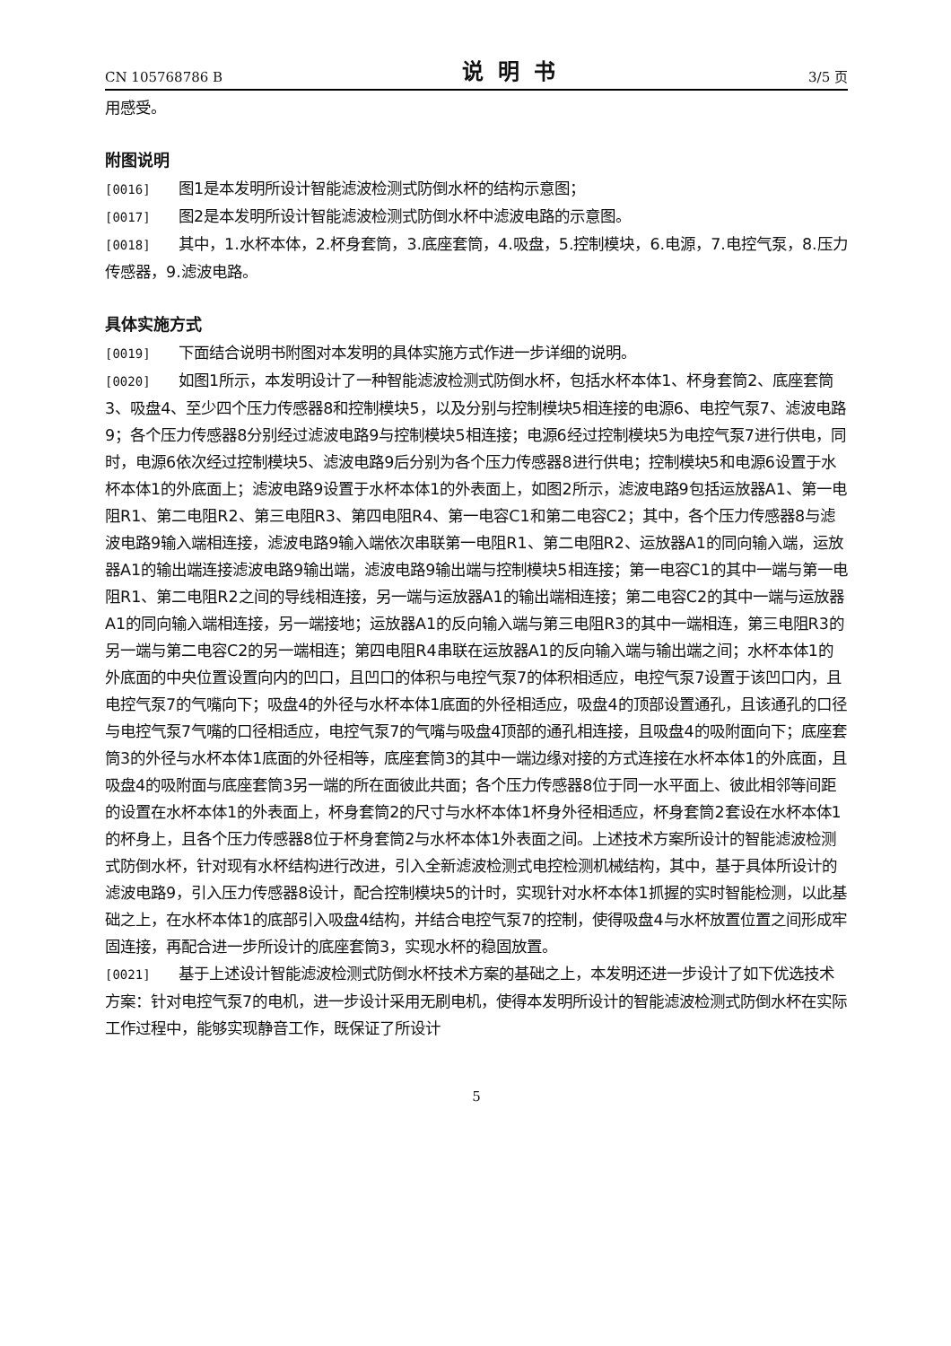CN 105768786 B 说明书 3/5 页
用感受。
附图说明
[0016] 图1是本发明所设计智能滤波检测式防倒水杯的结构示意图；
[0017] 图2是本发明所设计智能滤波检测式防倒水杯中滤波电路的示意图。
[0018] 其中，1.水杯本体，2.杯身套筒，3.底座套筒，4.吸盘，5.控制模块，6.电源，7.电控气泵，8.压力传感器，9.滤波电路。
具体实施方式
[0019] 下面结合说明书附图对本发明的具体实施方式作进一步详细的说明。
[0020] 如图1所示，本发明设计了一种智能滤波检测式防倒水杯，包括水杯本体1、杯身套筒2、底座套筒3、吸盘4、至少四个压力传感器8和控制模块5，以及分别与控制模块5相连接的电源6、电控气泵7、滤波电路9；各个压力传感器8分别经过滤波电路9与控制模块5相连接；电源6经过控制模块5为电控气泵7进行供电，同时，电源6依次经过控制模块5、滤波电路9后分别为各个压力传感器8进行供电；控制模块5和电源6设置于水杯本体1的外底面上；滤波电路9设置于水杯本体1的外表面上，如图2所示，滤波电路9包括运放器A1、第一电阻R1、第二电阻R2、第三电阻R3、第四电阻R4、第一电容C1和第二电容C2；其中，各个压力传感器8与滤波电路9输入端相连接，滤波电路9输入端依次串联第一电阻R1、第二电阻R2、运放器A1的同向输入端，运放器A1的输出端连接滤波电路9输出端，滤波电路9输出端与控制模块5相连接；第一电容C1的其中一端与第一电阻R1、第二电阻R2之间的导线相连接，另一端与运放器A1的输出端相连接；第二电容C2的其中一端与运放器A1的同向输入端相连接，另一端接地；运放器A1的反向输入端与第三电阻R3的其中一端相连，第三电阻R3的另一端与第二电容C2的另一端相连；第四电阻R4串联在运放器A1的反向输入端与输出端之间；水杯本体1的外底面的中央位置设置向内的凹口，且凹口的体积与电控气泵7的体积相适应，电控气泵7设置于该凹口内，且电控气泵7的气嘴向下；吸盘4的外径与水杯本体1底面的外径相适应，吸盘4的顶部设置通孔，且该通孔的口径与电控气泵7气嘴的口径相适应，电控气泵7的气嘴与吸盘4顶部的通孔相连接，且吸盘4的吸附面向下；底座套筒3的外径与水杯本体1底面的外径相等，底座套筒3的其中一端边缘对接的方式连接在水杯本体1的外底面，且吸盘4的吸附面与底座套筒3另一端的所在面彼此共面；各个压力传感器8位于同一水平面上、彼此相邻等间距的设置在水杯本体1的外表面上，杯身套筒2的尺寸与水杯本体1杯身外径相适应，杯身套筒2套设在水杯本体1的杯身上，且各个压力传感器8位于杯身套筒2与水杯本体1外表面之间。上述技术方案所设计的智能滤波检测式防倒水杯，针对现有水杯结构进行改进，引入全新滤波检测式电控检测机械结构，其中，基于具体所设计的滤波电路9，引入压力传感器8设计，配合控制模块5的计时，实现针对水杯本体1抓握的实时智能检测，以此基础之上，在水杯本体1的底部引入吸盘4结构，并结合电控气泵7的控制，使得吸盘4与水杯放置位置之间形成牢固连接，再配合进一步所设计的底座套筒3，实现水杯的稳固放置。
[0021] 基于上述设计智能滤波检测式防倒水杯技术方案的基础之上，本发明还进一步设计了如下优选技术方案：针对电控气泵7的电机，进一步设计采用无刷电机，使得本发明所设计的智能滤波检测式防倒水杯在实际工作过程中，能够实现静音工作，既保证了所设计
5